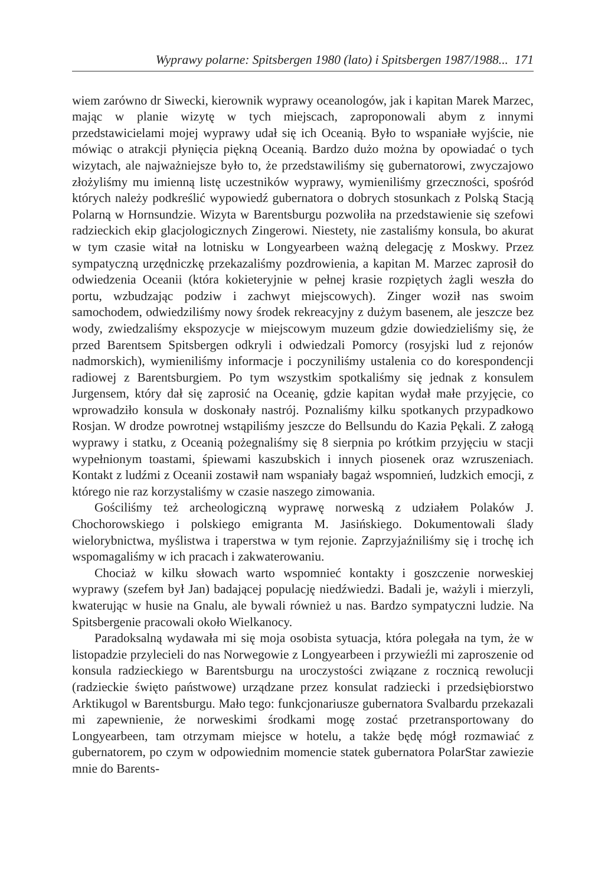Wyprawy polarne: Spitsbergen 1980 (lato) i Spitsbergen 1987/1988... 171
wiem zarówno dr Siwecki, kierownik wyprawy oceanologów, jak i kapitan Marek Marzec, mając w planie wizytę w tych miejscach, zaproponowali abym z innymi przedstawicielami mojej wyprawy udał się ich Oceanią. Było to wspaniałe wyjście, nie mówiąc o atrakcji płynięcia piękną Oceanią. Bardzo dużo można by opowiadać o tych wizytach, ale najważniejsze było to, że przedstawiliśmy się gubernatorowi, zwyczajowo złożyliśmy mu imienną listę uczestników wyprawy, wymieniliśmy grzeczności, spośród których należy podkreślić wypowiedź gubernatora o dobrych stosunkach z Polską Stacją Polarną w Hornsundzie. Wizyta w Barentsburgu pozwoliła na przedstawienie się szefowi radzieckich ekip glacjologicznych Zingerowi. Niestety, nie zastaliśmy konsula, bo akurat w tym czasie witał na lotnisku w Longyearbeen ważną delegację z Moskwy. Przez sympatyczną urzędniczkę przekazaliśmy pozdrowienia, a kapitan M. Marzec zaprosił do odwiedzenia Oceanii (która kokieteryjnie w pełnej krasie rozpiętych żagli weszła do portu, wzbudzając podziw i zachwyt miejscowych). Zinger woził nas swoim samochodem, odwiedziliśmy nowy środek rekreacyjny z dużym basenem, ale jeszcze bez wody, zwiedzaliśmy ekspozycje w miejscowym muzeum gdzie dowiedzieliśmy się, że przed Barentsem Spitsbergen odkryli i odwiedzali Pomorcy (rosyjski lud z rejonów nadmorskich), wymieniliśmy informacje i poczyniliśmy ustalenia co do korespondencji radiowej z Barentsburgiem. Po tym wszystkim spotkaliśmy się jednak z konsulem Jurgensem, który dał się zaprosić na Oceanię, gdzie kapitan wydał małe przyjęcie, co wprowadziło konsula w doskonały nastrój. Poznaliśmy kilku spotkanych przypadkowo Rosjan. W drodze powrotnej wstąpiliśmy jeszcze do Bellsundu do Kazia Pękali. Z załogą wyprawy i statku, z Oceanią pożegnaliśmy się 8 sierpnia po krótkim przyjęciu w stacji wypełnionym toastami, śpiewami kaszubskich i innych piosenek oraz wzruszeniach. Kontakt z ludźmi z Oceanii zostawił nam wspaniały bagaż wspomnień, ludzkich emocji, z którego nie raz korzystaliśmy w czasie naszego zimowania.
Gościliśmy też archeologiczną wyprawę norweską z udziałem Polaków J. Chochorowskiego i polskiego emigranta M. Jasińskiego. Dokumentowali ślady wielorybnictwa, myślistwa i traperstwa w tym rejonie. Zaprzyjaźniliśmy się i trochę ich wspomagaliśmy w ich pracach i zakwaterowaniu.
Chociaż w kilku słowach warto wspomnieć kontakty i goszczenie norweskiej wyprawy (szefem był Jan) badającej populację niedźwiedzi. Badali je, ważyli i mierzyli, kwaterując w husie na Gnalu, ale bywali również u nas. Bardzo sympatyczni ludzie. Na Spitsbergenie pracowali około Wielkanocy.
Paradoksalną wydawała mi się moja osobista sytuacja, która polegała na tym, że w listopadzie przylecieli do nas Norwegowie z Longyearbeen i przywieźli mi zaproszenie od konsula radzieckiego w Barentsburgu na uroczystości związane z rocznicą rewolucji (radzieckie święto państwowe) urządzane przez konsulat radziecki i przedsiębiorstwo Arktikugol w Barentsburgu. Mało tego: funkcjonariusze gubernatora Svalbardu przekazali mi zapewnienie, że norweskimi środkami mogę zostać przetransportowany do Longyearbeen, tam otrzymam miejsce w hotelu, a także będę mógł rozmawiać z gubernatorem, po czym w odpowiednim momencie statek gubernatora PolarStar zawiezie mnie do Barents-